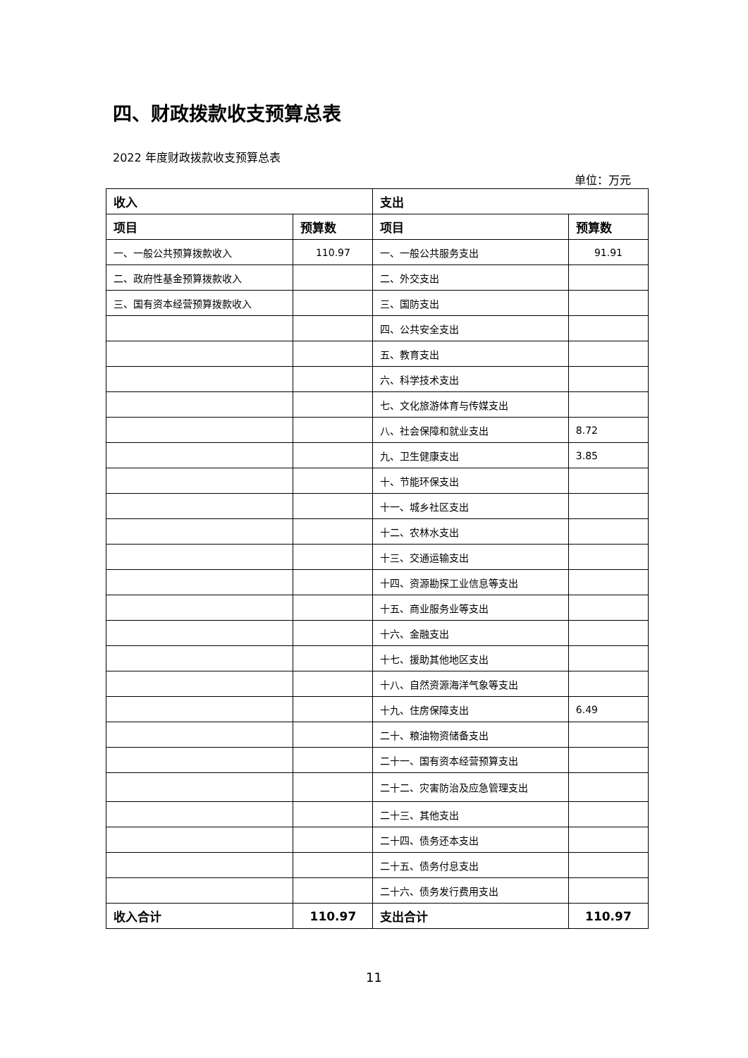四、财政拨款收支预算总表
2022 年度财政拨款收支预算总表
单位：万元
| 收入 | | 支出 | |
| --- | --- | --- | --- |
| 项目 | 预算数 | 项目 | 预算数 |
| 一、一般公共预算拨款收入 | 110.97 | 一、一般公共服务支出 | 91.91 |
| 二、政府性基金预算拨款收入 | | 二、外交支出 | |
| 三、国有资本经营预算拨款收入 | | 三、国防支出 | |
| | | 四、公共安全支出 | |
| | | 五、教育支出 | |
| | | 六、科学技术支出 | |
| | | 七、文化旅游体育与传媒支出 | |
| | | 八、社会保障和就业支出 | 8.72 |
| | | 九、卫生健康支出 | 3.85 |
| | | 十、节能环保支出 | |
| | | 十一、城乡社区支出 | |
| | | 十二、农林水支出 | |
| | | 十三、交通运输支出 | |
| | | 十四、资源勘探工业信息等支出 | |
| | | 十五、商业服务业等支出 | |
| | | 十六、金融支出 | |
| | | 十七、援助其他地区支出 | |
| | | 十八、自然资源海洋气象等支出 | |
| | | 十九、住房保障支出 | 6.49 |
| | | 二十、粮油物资储备支出 | |
| | | 二十一、国有资本经营预算支出 | |
| | | 二十二、灾害防治及应急管理支出 | |
| | | 二十三、其他支出 | |
| | | 二十四、债务还本支出 | |
| | | 二十五、债务付息支出 | |
| | | 二十六、债务发行费用支出 | |
| 收入合计 | 110.97 | 支出合计 | 110.97 |
11